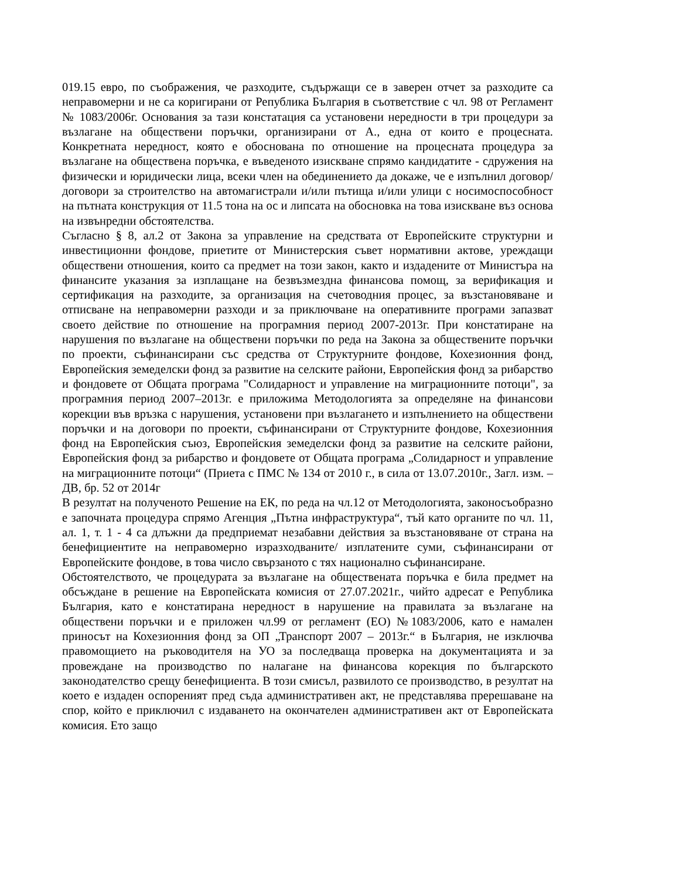019.15 евро, по съображения, че разходите, съдържащи се в заверен отчет за разходите са неправомерни и не са коригирани от Република България в съответствие с чл. 98 от Регламент № 1083/2006г. Основания за тази констатация са установени нередности в три процедури за възлагане на обществени поръчки, организирани от А., една от които е процесната. Конкретната нередност, която е обоснована по отношение на процесната процедура за възлагане на обществена поръчка, е въведеното изискване спрямо кандидатите - сдружения на физически и юридически лица, всеки член на обединението да докаже, че е изпълнил договор/договори за строителство на автомагистрали и/или пътища и/или улици с носимоспособност на пътната конструкция от 11.5 тона на ос и липсата на обосновка на това изискване въз основа на извънредни обстоятелства.
Съгласно § 8, ал.2 от Закона за управление на средствата от Европейските структурни и инвестиционни фондове, приетите от Министерския съвет нормативни актове, уреждащи обществени отношения, които са предмет на този закон, както и издадените от Министъра на финансите указания за изплащане на безвъзмездна финансова помощ, за верификация и сертификация на разходите, за организация на счетоводния процес, за възстановяване и отписване на неправомерни разходи и за приключване на оперативните програми запазват своето действие по отношение на програмния период 2007-2013г. При констатиране на нарушения по възлагане на обществени поръчки по реда на Закона за обществените поръчки по проекти, съфинансирани със средства от Структурните фондове, Кохезионния фонд, Европейския земеделски фонд за развитие на селските райони, Европейския фонд за рибарство и фондовете от Общата програма "Солидарност и управление на миграционните потоци", за програмния период 2007–2013г. е приложима Методологията за определяне на финансови корекции във връзка с нарушения, установени при възлагането и изпълнението на обществени поръчки и на договори по проекти, съфинансирани от Структурните фондове, Кохезионния фонд на Европейския съюз, Европейския земеделски фонд за развитие на селските райони, Европейския фонд за рибарство и фондовете от Общата програма „Солидарност и управление на миграционните потоци“ (Приета с ПМС № 134 от 2010 г., в сила от 13.07.2010г., Загл. изм. – ДВ, бр. 52 от 2014г
В резултат на полученото Решение на ЕК, по реда на чл.12 от Методологията, законосъобразно е започната процедура спрямо Агенция „Пътна инфраструктура“, тъй като органите по чл. 11, ал. 1, т. 1 - 4 са длъжни да предприемат незабавни действия за възстановяване от страна на бенефициентите на неправомерно изразходваните/ изплатените суми, съфинансирани от Европейските фондове, в това число свързаното с тях национално съфинансиране.
Обстоятелството, че процедурата за възлагане на обществената поръчка е била предмет на обсъждане в решение на Европейската комисия от 27.07.2021г., чийто адресат е Република България, като е констатирана нередност в нарушение на правилата за възлагане на обществени поръчки и е приложен чл.99 от регламент (ЕО) №1083/2006, като е намален приносът на Кохезионния фонд за ОП „Транспорт 2007 – 2013г.“ в България, не изключва правомощието на ръководителя на УО за последваща проверка на документацията и за провеждане на производство по налагане на финансова корекция по българското законодателство срещу бенефициента. В този смисъл, развилото се производство, в резултат на което е издаден оспореният пред съда административен акт, не представлява пререшаване на спор, който е приключил с издаването на окончателен административен акт от Европейската комисия. Ето защо